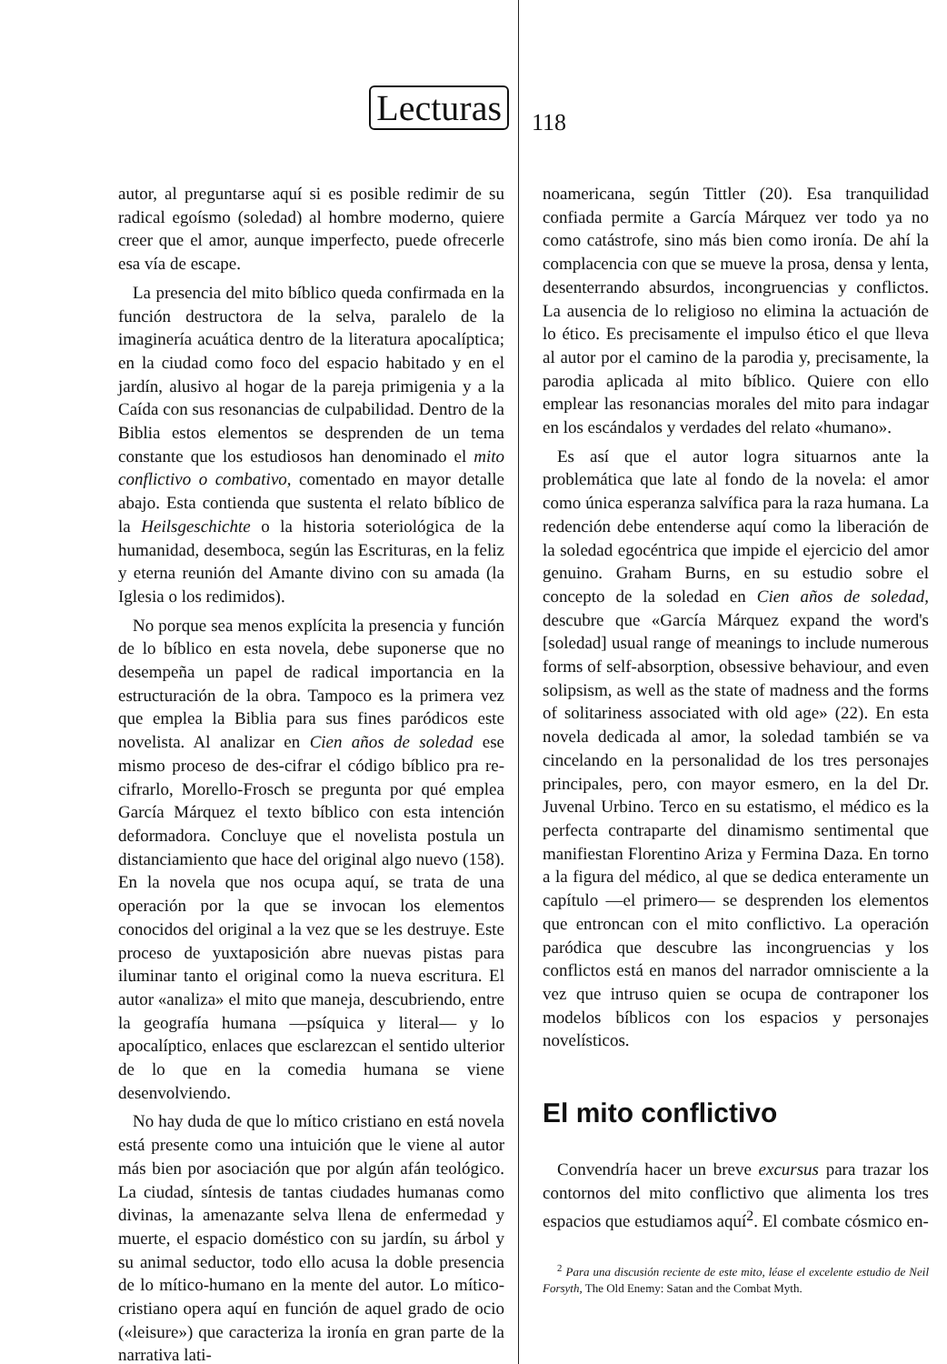Lecturas
118
autor, al preguntarse aquí si es posible redimir de su radical egoísmo (soledad) al hombre moderno, quiere creer que el amor, aunque imperfecto, puede ofrecerle esa vía de escape.
La presencia del mito bíblico queda confirmada en la función destructora de la selva, paralelo de la imaginería acuática dentro de la literatura apocalíptica; en la ciudad como foco del espacio habitado y en el jardín, alusivo al hogar de la pareja primigenia y a la Caída con sus resonancias de culpabilidad. Dentro de la Biblia estos elementos se desprenden de un tema constante que los estudiosos han denominado el mito conflictivo o combativo, comentado en mayor detalle abajo. Esta contienda que sustenta el relato bíblico de la Heilsgeschichte o la historia soteriológica de la humanidad, desemboca, según las Escrituras, en la feliz y eterna reunión del Amante divino con su amada (la Iglesia o los redimidos).
No porque sea menos explícita la presencia y función de lo bíblico en esta novela, debe suponerse que no desempeña un papel de radical importancia en la estructuración de la obra. Tampoco es la primera vez que emplea la Biblia para sus fines paródicos este novelista. Al analizar en Cien años de soledad ese mismo proceso de des-cifrar el código bíblico pra re-cifrarlo, Morello-Frosch se pregunta por qué emplea García Márquez el texto bíblico con esta intención deformadora. Concluye que el novelista postula un distanciamiento que hace del original algo nuevo (158). En la novela que nos ocupa aquí, se trata de una operación por la que se invocan los elementos conocidos del original a la vez que se les destruye. Este proceso de yuxtaposición abre nuevas pistas para iluminar tanto el original como la nueva escritura. El autor «analiza» el mito que maneja, descubriendo, entre la geografía humana —psíquica y literal— y lo apocalíptico, enlaces que esclarezcan el sentido ulterior de lo que en la comedia humana se viene desenvolviendo.
No hay duda de que lo mítico cristiano en está novela está presente como una intuición que le viene al autor más bien por asociación que por algún afán teológico. La ciudad, síntesis de tantas ciudades humanas como divinas, la amenazante selva llena de enfermedad y muerte, el espacio doméstico con su jardín, su árbol y su animal seductor, todo ello acusa la doble presencia de lo mítico-humano en la mente del autor. Lo mítico-cristiano opera aquí en función de aquel grado de ocio («leisure») que caracteriza la ironía en gran parte de la narrativa lati-
noamericana, según Tittler (20). Esa tranquilidad confiada permite a García Márquez ver todo ya no como catástrofe, sino más bien como ironía. De ahí la complacencia con que se mueve la prosa, densa y lenta, desenterrando absurdos, incongruencias y conflictos. La ausencia de lo religioso no elimina la actuación de lo ético. Es precisamente el impulso ético el que lleva al autor por el camino de la parodia y, precisamente, la parodia aplicada al mito bíblico. Quiere con ello emplear las resonancias morales del mito para indagar en los escándalos y verdades del relato «humano».
Es así que el autor logra situarnos ante la problemática que late al fondo de la novela: el amor como única esperanza salvífica para la raza humana. La redención debe entenderse aquí como la liberación de la soledad egocéntrica que impide el ejercicio del amor genuino. Graham Burns, en su estudio sobre el concepto de la soledad en Cien años de soledad, descubre que «García Márquez expand the word's [soledad] usual range of meanings to include numerous forms of self-absorption, obsessive behaviour, and even solipsism, as well as the state of madness and the forms of solitariness associated with old age» (22). En esta novela dedicada al amor, la soledad también se va cincelando en la personalidad de los tres personajes principales, pero, con mayor esmero, en la del Dr. Juvenal Urbino. Terco en su estatismo, el médico es la perfecta contraparte del dinamismo sentimental que manifiestan Florentino Ariza y Fermina Daza. En torno a la figura del médico, al que se dedica enteramente un capítulo —el primero— se desprenden los elementos que entroncan con el mito conflictivo. La operación paródica que descubre las incongruencias y los conflictos está en manos del narrador omnisciente a la vez que intruso quien se ocupa de contraponer los modelos bíblicos con los espacios y personajes novelísticos.
El mito conflictivo
Convendría hacer un breve excursus para trazar los contornos del mito conflictivo que alimenta los tres espacios que estudiamos aquí<sup>2</sup>. El combate cósmico en-
<sup>2</sup> Para una discusión reciente de este mito, léase el excelente estudio de Neil Forsyth, The Old Enemy: Satan and the Combat Myth.